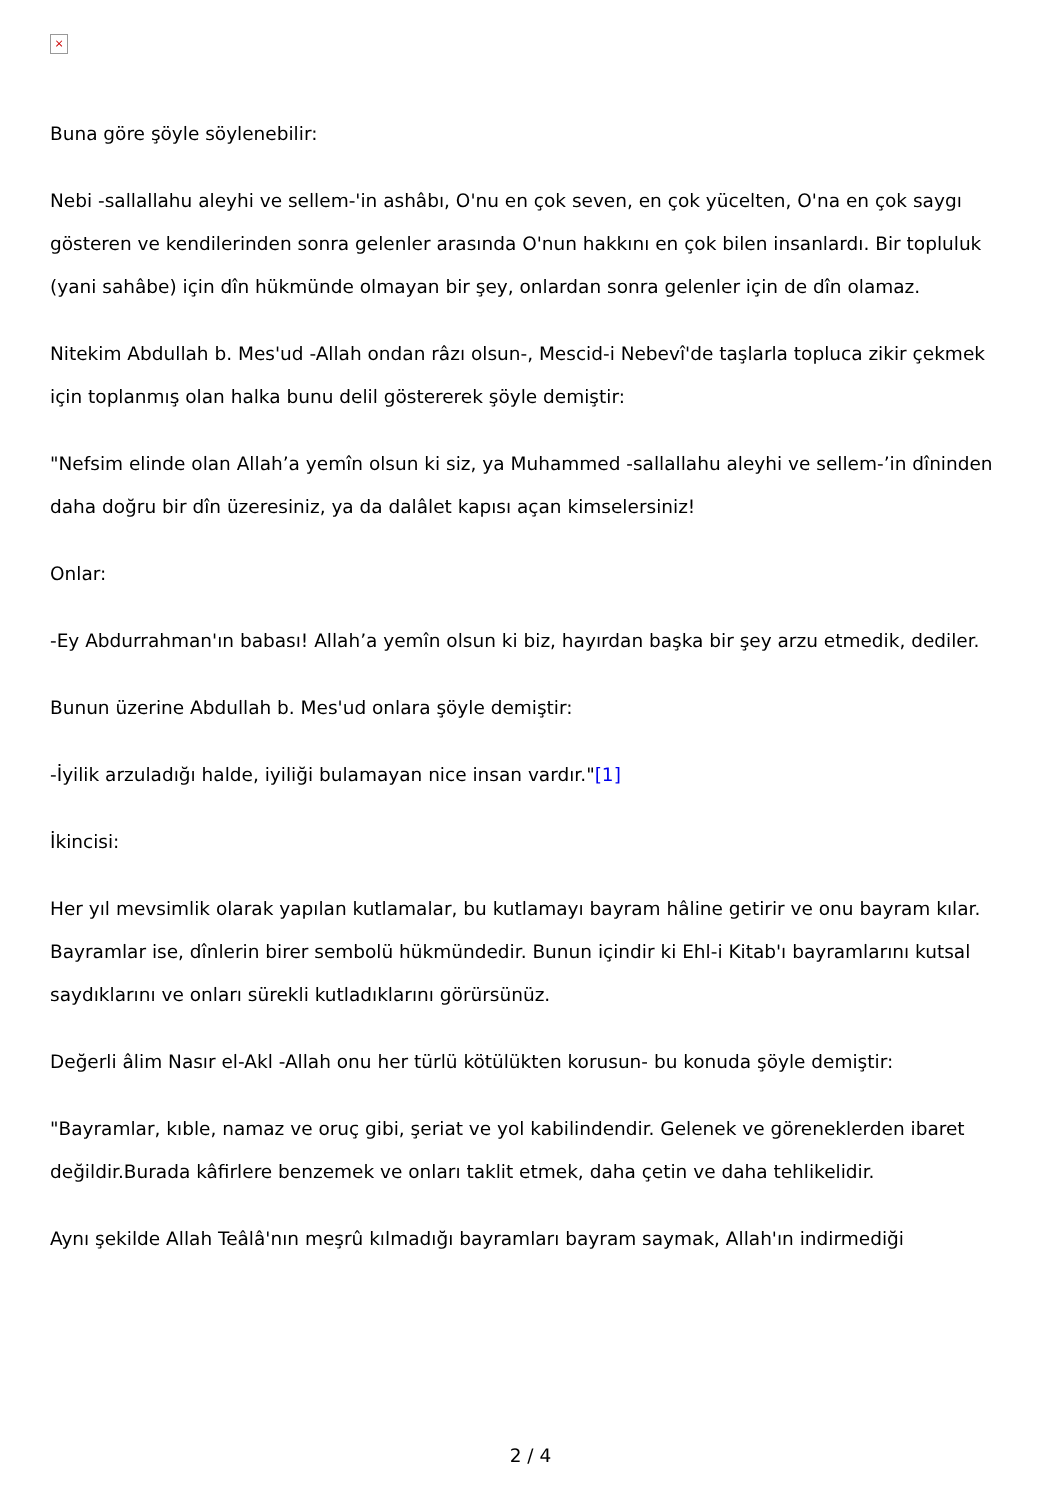×
Buna göre şöyle söylenebilir:
Nebi -sallallahu aleyhi ve sellem-'in ashâbı, O'nu en çok seven, en çok yücelten, O'na en çok saygı gösteren ve kendilerinden sonra gelenler arasında O'nun hakkını en çok bilen insanlardı. Bir topluluk (yani sahâbe) için dîn hükmünde olmayan bir şey, onlardan sonra gelenler için de dîn olamaz.
Nitekim Abdullah b. Mes'ud -Allah ondan râzı olsun-, Mescid-i Nebevî'de taşlarla topluca zikir çekmek için toplanmış olan halka bunu delil göstererek şöyle demiştir:
"Nefsim elinde olan Allah’a yemîn olsun ki siz, ya Muhammed -sallallahu aleyhi ve sellem-’in dîninden daha doğru bir dîn üzeresiniz, ya da dalâlet kapısı açan kimselersiniz!
Onlar:
-Ey Abdurrahman'ın babası! Allah’a yemîn olsun ki biz, hayırdan başka bir şey arzu etmedik, dediler.
Bunun üzerine Abdullah b. Mes'ud onlara şöyle demiştir:
-İyilik arzuladığı halde, iyiliği bulamayan nice insan vardır."[1]
İkincisi:
Her yıl mevsimlik olarak yapılan kutlamalar, bu kutlamayı bayram hâline getirir ve onu bayram kılar. Bayramlar ise, dînlerin birer sembolü hükmündedir. Bunun içindir ki Ehl-i Kitab'ı bayramlarını kutsal saydıklarını ve onları sürekli kutladıklarını görürsünüz.
Değerli âlim Nasır el-Akl -Allah onu her türlü kötülükten korusun- bu konuda şöyle demiştir:
"Bayramlar, kıble, namaz ve oruç gibi, şeriat ve yol kabilindendir. Gelenek ve göreneklerden ibaret değildir.Burada kâfirlere benzemek ve onları taklit etmek, daha çetin ve daha tehlikelidir.
Aynı şekilde Allah Teâlâ'nın meşrû kılmadığı bayramları bayram saymak, Allah'ın indirmediği
2 / 4